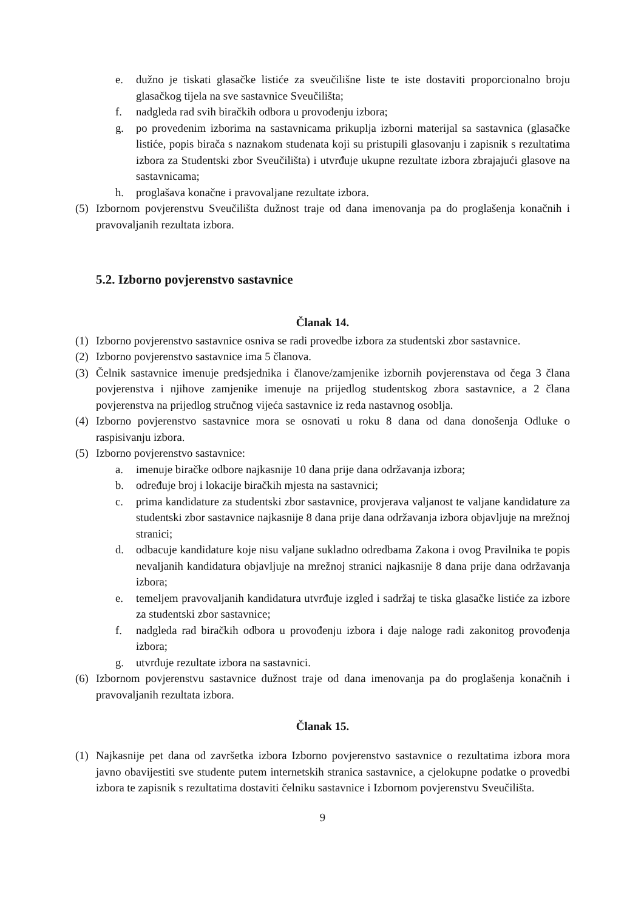e. dužno je tiskati glasačke listiće za sveučilišne liste te iste dostaviti proporcionalno broju glasačkog tijela na sve sastavnice Sveučilišta;
f. nadgleda rad svih biračkih odbora u provođenju izbora;
g. po provedenim izborima na sastavnicama prikuplja izborni materijal sa sastavnica (glasačke listiće, popis birača s naznakom studenata koji su pristupili glasovanju i zapisnik s rezultatima izbora za Studentski zbor Sveučilišta) i utvrđuje ukupne rezultate izbora zbrajajući glasove na sastavnicama;
h. proglašava konačne i pravovaljane rezultate izbora.
(5) Izbornom povjerenstvu Sveučilišta dužnost traje od dana imenovanja pa do proglašenja konačnih i pravovaljanih rezultata izbora.
5.2. Izborno povjerenstvo sastavnice
Članak 14.
(1) Izborno povjerenstvo sastavnice osniva se radi provedbe izbora za studentski zbor sastavnice.
(2) Izborno povjerenstvo sastavnice ima 5 članova.
(3) Čelnik sastavnice imenuje predsjednika i članove/zamjenike izbornih povjerenstava od čega 3 člana povjerenstva i njihove zamjenike imenuje na prijedlog studentskog zbora sastavnice, a 2 člana povjerenstva na prijedlog stručnog vijeća sastavnice iz reda nastavnog osoblja.
(4) Izborno povjerenstvo sastavnice mora se osnovati u roku 8 dana od dana donošenja Odluke o raspisivanju izbora.
(5) Izborno povjerenstvo sastavnice:
a. imenuje biračke odbore najkasnije 10 dana prije dana održavanja izbora;
b. određuje broj i lokacije biračkih mjesta na sastavnici;
c. prima kandidature za studentski zbor sastavnice, provjerava valjanost te valjane kandidature za studentski zbor sastavnice najkasnije 8 dana prije dana održavanja izbora objavljuje na mrežnoj stranici;
d. odbacuje kandidature koje nisu valjane sukladno odredbama Zakona i ovog Pravilnika te popis nevaljanih kandidatura objavljuje na mrežnoj stranici najkasnije 8 dana prije dana održavanja izbora;
e. temeljem pravovaljanih kandidatura utvrđuje izgled i sadržaj te tiska glasačke listiće za izbore za studentski zbor sastavnice;
f. nadgleda rad biračkih odbora u provođenju izbora i daje naloge radi zakonitog provođenja izbora;
g. utvrđuje rezultate izbora na sastavnici.
(6) Izbornom povjerenstvu sastavnice dužnost traje od dana imenovanja pa do proglašenja konačnih i pravovaljanih rezultata izbora.
Članak 15.
(1) Najkasnije pet dana od završetka izbora Izborno povjerenstvo sastavnice o rezultatima izbora mora javno obavijestiti sve studente putem internetskih stranica sastavnice, a cjelokupne podatke o provedbi izbora te zapisnik s rezultatima dostaviti čelniku sastavnice i Izbornom povjerenstvu Sveučilišta.
9